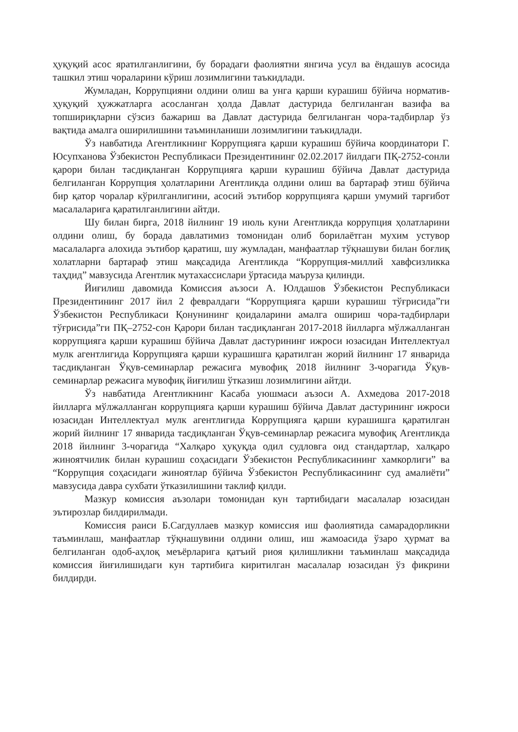ҳуқуқий асос яратилганлигини, бу борадаги фаолиятни янгича усул ва ёндашув асосида ташкил этиш чораларини кўриш лозимлигини таъкидлади.
Жумладан, Коррупцияни олдини олиш ва унга қарши курашиш бўйича норматив-ҳуқуқий ҳужжатларга асосланган ҳолда Давлат дастурида белгиланган вазифа ва топшириқларни сўзсиз бажариш ва Давлат дастурида белгиланган чора-тадбирлар ўз вақтида амалга оширилишини таъминланиши лозимлигини таъкидлади.
Ўз навбатида Агентликнинг Коррупцияга қарши курашиш бўйича координатори Г. Юсупханова Ўзбекистон Республикаси Президентининг 02.02.2017 йилдаги ПҚ-2752-сонли қарори билан тасдиқланган Коррупцияга қарши курашиш бўйича Давлат дастурида белгиланган Коррупция ҳолатларини Агентликда олдини олиш ва бартараф этиш бўйича бир қатор чоралар кўрилганлигини, асосий эътибор коррупцияга қарши умумий тарғибот масалаларига қаратилганлигини айтди.
Шу билан бирга, 2018 йилнинг 19 июль куни Агентликда коррупция ҳолатларини олдини олиш, бу борада давлатимиз томонидан олиб борилаётган мухим устувор масалаларга алохида эътибор қаратиш, шу жумладан, манфаатлар тўқнашуви билан боғлиқ холатларни бартараф этиш мақсадида Агентликда “Коррупция-миллий хавфсизликка таҳдид” мавзусида Агентлик мутахассислари ўртасида маъруза қилинди.
Йиғилиш давомида Комиссия аъзоси А. Юлдашов Ўзбекистон Республикаси Президентининг 2017 йил 2 февралдаги “Коррупцияга қарши курашиш тўғрисида”ги Ўзбекистон Республикаси Қонунининг қоидаларини амалга ошириш чора-тадбирлари тўғрисида”ги ПҚ–2752-сон Қарори билан тасдиқланган 2017-2018 йилларга мўлжалланган коррупцияга қарши курашиш бўйича Давлат дастурининг ижроси юзасидан Интеллектуал мулк агентлигида Коррупцияга қарши курашишга қаратилган жорий йилнинг 17 январида тасдиқланган Ўқув-семинарлар режасига мувофиқ 2018 йилнинг 3-чорагида Ўқув-семинарлар режасига мувофиқ йиғилиш ўтказиш лозимлигини айтди.
Ўз навбатида Агентликнинг Касаба уюшмаси аъзоси А. Ахмедова 2017-2018 йилларга мўлжалланган коррупцияга қарши курашиш бўйича Давлат дастурининг ижроси юзасидан Интеллектуал мулк агентлигида Коррупцияга қарши курашишга қаратилган жорий йилнинг 17 январида тасдиқланган Ўқув-семинарлар режасига мувофиқ Агентликда 2018 йилнинг 3-чорагида “Халқаро ҳуқуқда одил судловга оид стандартлар, халқаро жиноятчилик билан курашиш соҳасидаги Ўзбекистон Республикасининг хамкорлиги” ва “Коррупция соҳасидаги жиноятлар бўйича Ўзбекистон Республикасининг суд амалиёти” мавзусида давра сухбати ўтказилишини таклиф қилди.
Мазкур комиссия аъзолари томонидан кун тартибидаги масалалар юзасидан эътирозлар билдирилмади.
Комиссия раиси Б.Сагдуллаев мазкур комиссия иш фаолиятида самарадорликни таъминлаш, манфаатлар тўқнашувини олдини олиш, иш жамоасида ўзаро ҳурмат ва белгиланган одоб-аҳлоқ меъёрларига қатъий риоя қилишликни таъминлаш мақсадида комиссия йиғилишидаги кун тартибига киритилган масалалар юзасидан ўз фикрини билдирди.